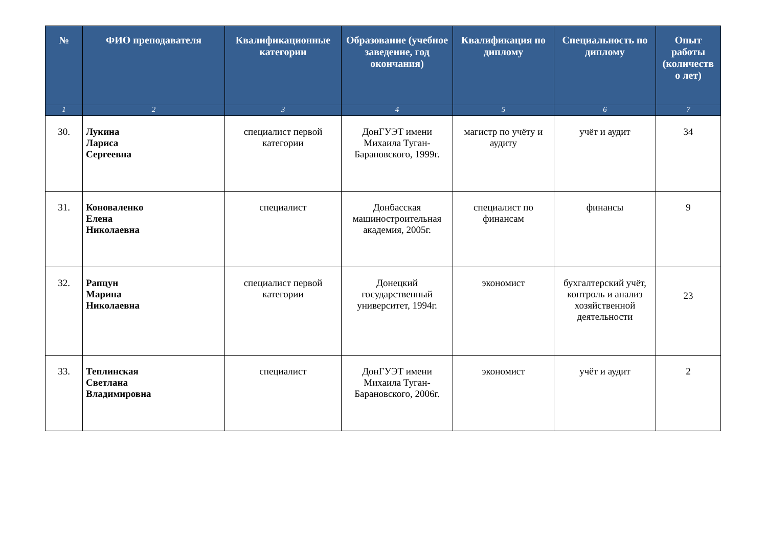| № | ФИО преподавателя | Квалификационные категории | Образование (учебное заведение, год окончания) | Квалификация по диплому | Специальность по диплому | Опыт работы (количеств о лет) |
| --- | --- | --- | --- | --- | --- | --- |
| 1 | 2 | 3 | 4 | 5 | 6 | 7 |
| 30. | Лукина Лариса Сергеевна | специалист первой категории | ДонГУЭТ имени Михаила Туган-Барановского, 1999г. | магистр по учёту и аудиту | учёт и аудит | 34 |
| 31. | Коноваленко Елена Николаевна | специалист | Донбасская машиностроительная академия, 2005г. | специалист по финансам | финансы | 9 |
| 32. | Рапцун Марина Николаевна | специалист первой категории | Донецкий государственный университет, 1994г. | экономист | бухгалтерский учёт, контроль и анализ хозяйственной деятельности | 23 |
| 33. | Теплинская Светлана Владимировна | специалист | ДонГУЭТ имени Михаила Туган-Барановского, 2006г. | экономист | учёт и аудит | 2 |